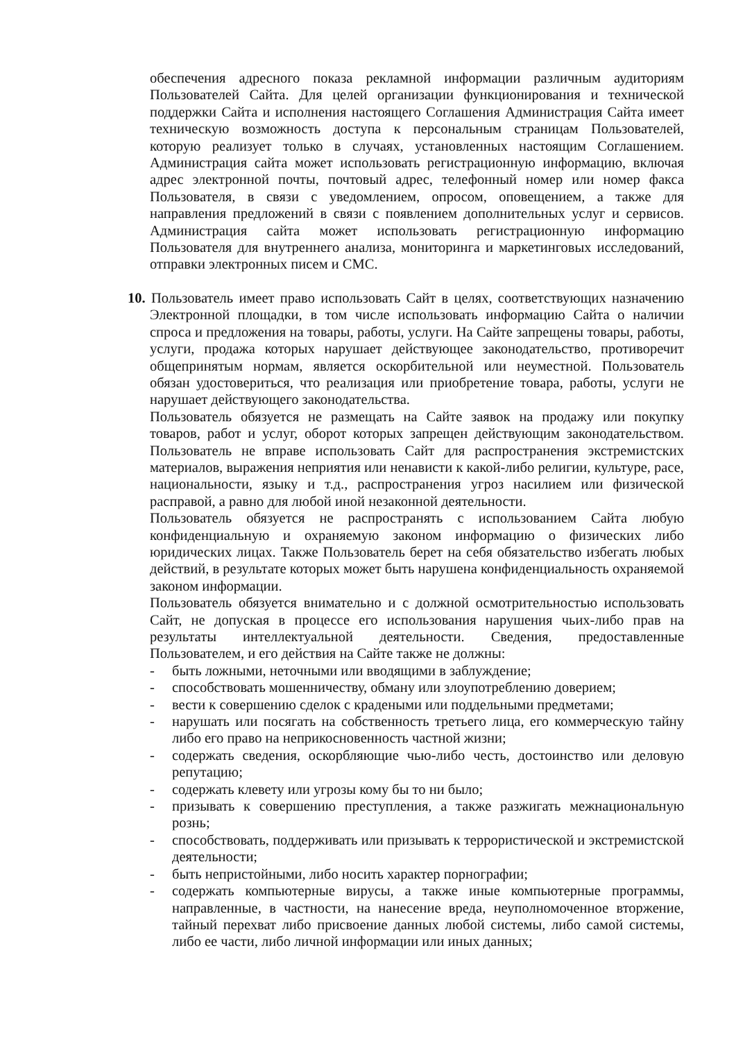обеспечения адресного показа рекламной информации различным аудиториям Пользователей Сайта. Для целей организации функционирования и технической поддержки Сайта и исполнения настоящего Соглашения Администрация Сайта имеет техническую возможность доступа к персональным страницам Пользователей, которую реализует только в случаях, установленных настоящим Соглашением. Администрация сайта может использовать регистрационную информацию, включая адрес электронной почты, почтовый адрес, телефонный номер или номер факса Пользователя, в связи с уведомлением, опросом, оповещением, а также для направления предложений в связи с появлением дополнительных услуг и сервисов. Администрация сайта может использовать регистрационную информацию Пользователя для внутреннего анализа, мониторинга и маркетинговых исследований, отправки электронных писем и СМС.
10. Пользователь имеет право использовать Сайт в целях, соответствующих назначению Электронной площадки, в том числе использовать информацию Сайта о наличии спроса и предложения на товары, работы, услуги. На Сайте запрещены товары, работы, услуги, продажа которых нарушает действующее законодательство, противоречит общепринятым нормам, является оскорбительной или неуместной. Пользователь обязан удостовериться, что реализация или приобретение товара, работы, услуги не нарушает действующего законодательства.
Пользователь обязуется не размещать на Сайте заявок на продажу или покупку товаров, работ и услуг, оборот которых запрещен действующим законодательством. Пользователь не вправе использовать Сайт для распространения экстремистских материалов, выражения неприятия или ненависти к какой-либо религии, культуре, расе, национальности, языку и т.д., распространения угроз насилием или физической расправой, а равно для любой иной незаконной деятельности.
Пользователь обязуется не распространять с использованием Сайта любую конфиденциальную и охраняемую законом информацию о физических либо юридических лицах. Также Пользователь берет на себя обязательство избегать любых действий, в результате которых может быть нарушена конфиденциальность охраняемой законом информации.
Пользователь обязуется внимательно и с должной осмотрительностью использовать Сайт, не допуская в процессе его использования нарушения чьих-либо прав на результаты интеллектуальной деятельности. Сведения, предоставленные Пользователем, и его действия на Сайте также не должны:
- быть ложными, неточными или вводящими в заблуждение;
- способствовать мошенничеству, обману или злоупотреблению доверием;
- вести к совершению сделок с крадеными или поддельными предметами;
- нарушать или посягать на собственность третьего лица, его коммерческую тайну либо его право на неприкосновенность частной жизни;
- содержать сведения, оскорбляющие чью-либо честь, достоинство или деловую репутацию;
- содержать клевету или угрозы кому бы то ни было;
- призывать к совершению преступления, а также разжигать межнациональную рознь;
- способствовать, поддерживать или призывать к террористической и экстремистской деятельности;
- быть непристойными, либо носить характер порнографии;
- содержать компьютерные вирусы, а также иные компьютерные программы, направленные, в частности, на нанесение вреда, неуполномоченное вторжение, тайный перехват либо присвоение данных любой системы, либо самой системы, либо ее части, либо личной информации или иных данных;